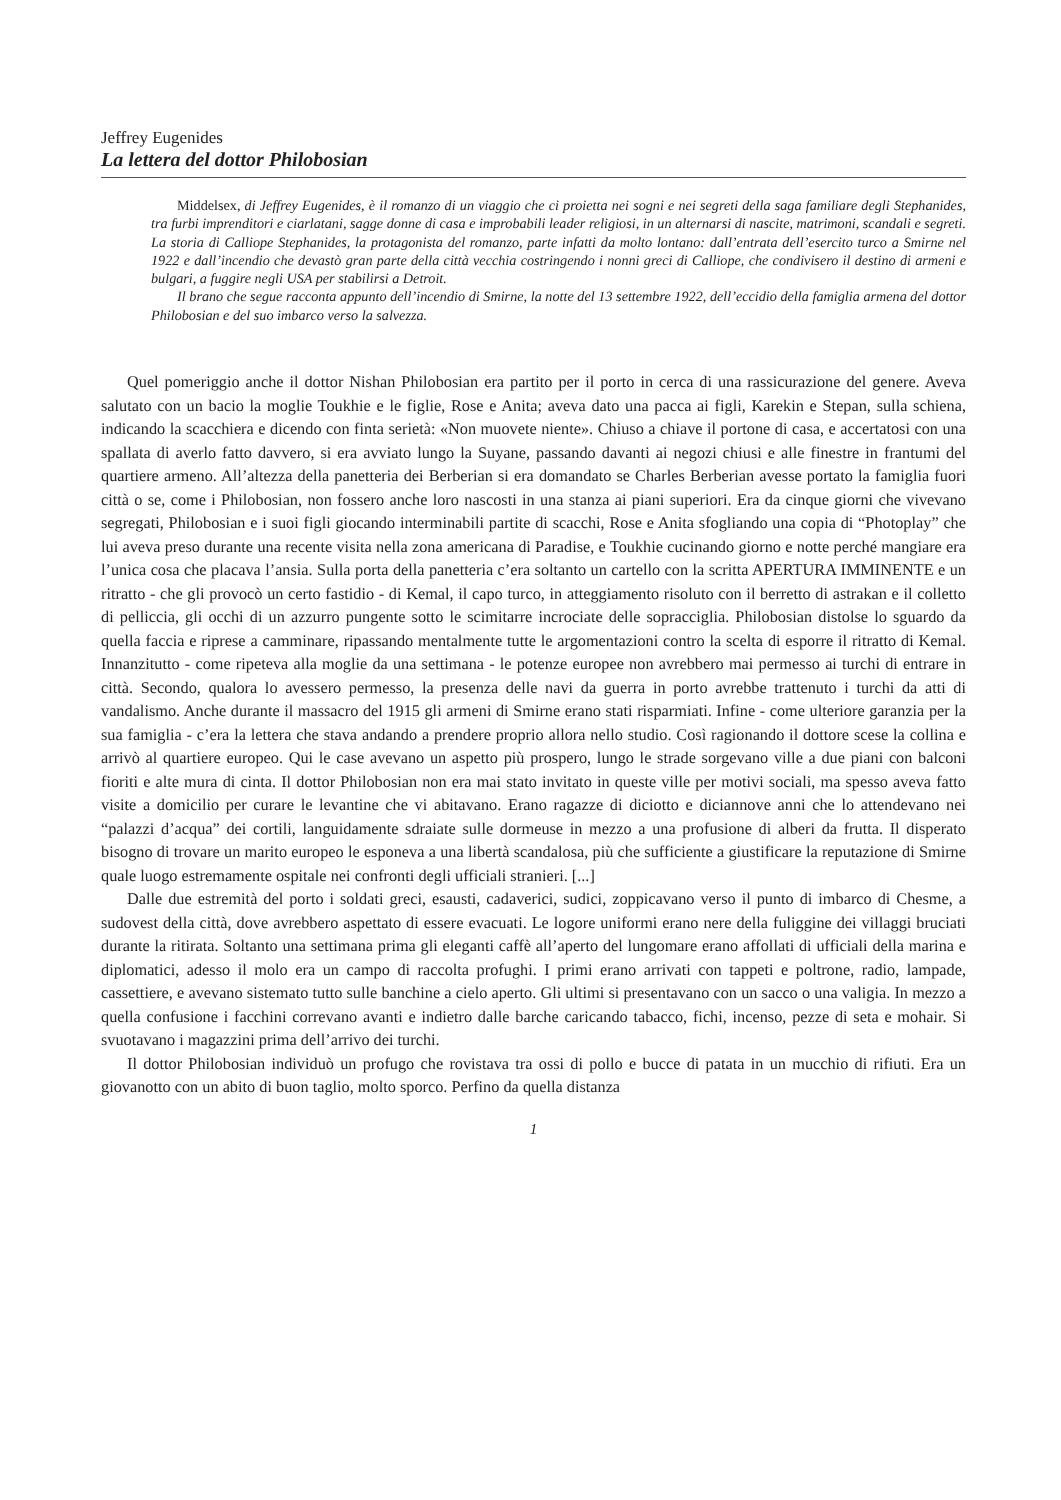Jeffrey Eugenides
La lettera del dottor Philobosian
Middelsex, di Jeffrey Eugenides, è il romanzo di un viaggio che ci proietta nei sogni e nei segreti della saga familiare degli Stephanides, tra furbi imprenditori e ciarlatani, sagge donne di casa e improbabili leader religiosi, in un alternarsi di nascite, matrimoni, scandali e segreti. La storia di Calliope Stephanides, la protagonista del romanzo, parte infatti da molto lontano: dall’entrata dell’esercito turco a Smirne nel 1922 e dall’incendio che devastò gran parte della città vecchia costringendo i nonni greci di Calliope, che condivisero il destino di armeni e bulgari, a fuggire negli USA per stabilirsi a Detroit.
Il brano che segue racconta appunto dell’incendio di Smirne, la notte del 13 settembre 1922, dell’eccidio della famiglia armena del dottor Philobosian e del suo imbarco verso la salvezza.
Quel pomeriggio anche il dottor Nishan Philobosian era partito per il porto in cerca di una rassicurazione del genere. Aveva salutato con un bacio la moglie Toukhie e le figlie, Rose e Anita; aveva dato una pacca ai figli, Karekin e Stepan, sulla schiena, indicando la scacchiera e dicendo con finta serietà: «Non muovete niente». Chiuso a chiave il portone di casa, e accertatosi con una spallata di averlo fatto davvero, si era avviato lungo la Suyane, passando davanti ai negozi chiusi e alle finestre in frantumi del quartiere armeno. All’altezza della panetteria dei Berberian si era domandato se Charles Berberian avesse portato la famiglia fuori città o se, come i Philobosian, non fossero anche loro nascosti in una stanza ai piani superiori. Era da cinque giorni che vivevano segregati, Philobosian e i suoi figli giocando interminabili partite di scacchi, Rose e Anita sfogliando una copia di “Photoplay” che lui aveva preso durante una recente visita nella zona americana di Paradise, e Toukhie cucinando giorno e notte perché mangiare era l’unica cosa che placava l’ansia. Sulla porta della panetteria c’era soltanto un cartello con la scritta APERTURA IMMINENTE e un ritratto - che gli provocò un certo fastidio - di Kemal, il capo turco, in atteggiamento risoluto con il berretto di astrakan e il colletto di pelliccia, gli occhi di un azzurro pungente sotto le scimitarre incrociate delle sopracciglia. Philobosian distolse lo sguardo da quella faccia e riprese a camminare, ripassando mentalmente tutte le argomentazioni contro la scelta di esporre il ritratto di Kemal. Innanzitutto - come ripeteva alla moglie da una settimana - le potenze europee non avrebbero mai permesso ai turchi di entrare in città. Secondo, qualora lo avessero permesso, la presenza delle navi da guerra in porto avrebbe trattenuto i turchi da atti di vandalismo. Anche durante il massacro del 1915 gli armeni di Smirne erano stati risparmiati. Infine - come ulteriore garanzia per la sua famiglia - c’era la lettera che stava andando a prendere proprio allora nello studio. Così ragionando il dottore scese la collina e arrivò al quartiere europeo. Qui le case avevano un aspetto più prospero, lungo le strade sorgevano ville a due piani con balconi fioriti e alte mura di cinta. Il dottor Philobosian non era mai stato invitato in queste ville per motivi sociali, ma spesso aveva fatto visite a domicilio per curare le levantine che vi abitavano. Erano ragazze di diciotto e diciannove anni che lo attendevano nei “palazzi d’acqua” dei cortili, languidamente sdraiate sulle dormeuse in mezzo a una profusione di alberi da frutta. Il disperato bisogno di trovare un marito europeo le esponeva a una libertà scandalosa, più che sufficiente a giustificare la reputazione di Smirne quale luogo estremamente ospitale nei confronti degli ufficiali stranieri. [...]
Dalle due estremità del porto i soldati greci, esausti, cadaverici, sudici, zoppicavano verso il punto di imbarco di Chesme, a sudovest della città, dove avrebbero aspettato di essere evacuati. Le logore uniformi erano nere della fuliggine dei villaggi bruciati durante la ritirata. Soltanto una settimana prima gli eleganti caffè all’aperto del lungomare erano affollati di ufficiali della marina e diplomatici, adesso il molo era un campo di raccolta profughi. I primi erano arrivati con tappeti e poltrone, radio, lampade, cassettiere, e avevano sistemato tutto sulle banchine a cielo aperto. Gli ultimi si presentavano con un sacco o una valigia. In mezzo a quella confusione i facchini correvano avanti e indietro dalle barche caricando tabacco, fichi, incenso, pezze di seta e mohair. Si svuotavano i magazzini prima dell’arrivo dei turchi.
Il dottor Philobosian individuò un profugo che rovistava tra ossi di pollo e bucce di patata in un mucchio di rifiuti. Era un giovanotto con un abito di buon taglio, molto sporco. Perfino da quella distanza
1